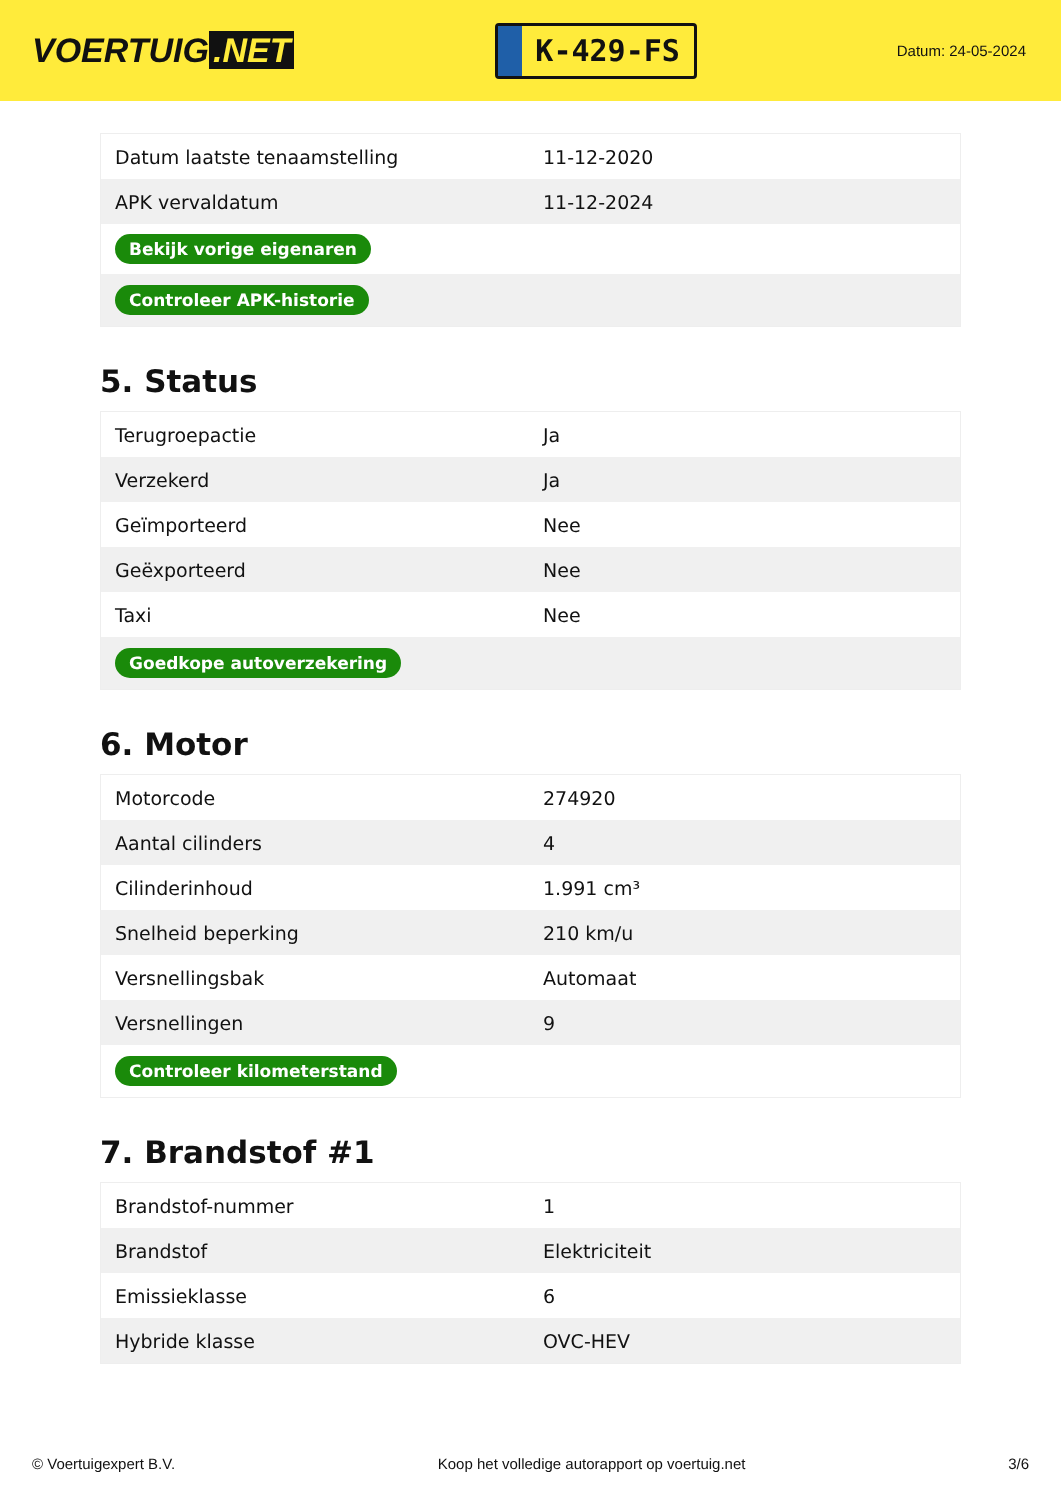VOERTUIG.NET
K-429-FS
Datum: 24-05-2024
| Datum laatste tenaamstelling | 11-12-2020 |
| APK vervaldatum | 11-12-2024 |
| Bekijk vorige eigenaren | |
| Controleer APK-historie | |
5. Status
| Terugroepactie | Ja |
| Verzekerd | Ja |
| Geïmporteerd | Nee |
| Geëxporteerd | Nee |
| Taxi | Nee |
| Goedkope autoverzekering | |
6. Motor
| Motorcode | 274920 |
| Aantal cilinders | 4 |
| Cilinderinhoud | 1.991 cm³ |
| Snelheid beperking | 210 km/u |
| Versnellingsbak | Automaat |
| Versnellingen | 9 |
| Controleer kilometerstand | |
7. Brandstof #1
| Brandstof-nummer | 1 |
| Brandstof | Elektriciteit |
| Emissieklasse | 6 |
| Hybride klasse | OVC-HEV |
© Voertuigexpert B.V. Koop het volledige autorapport op voertuig.net 3/6